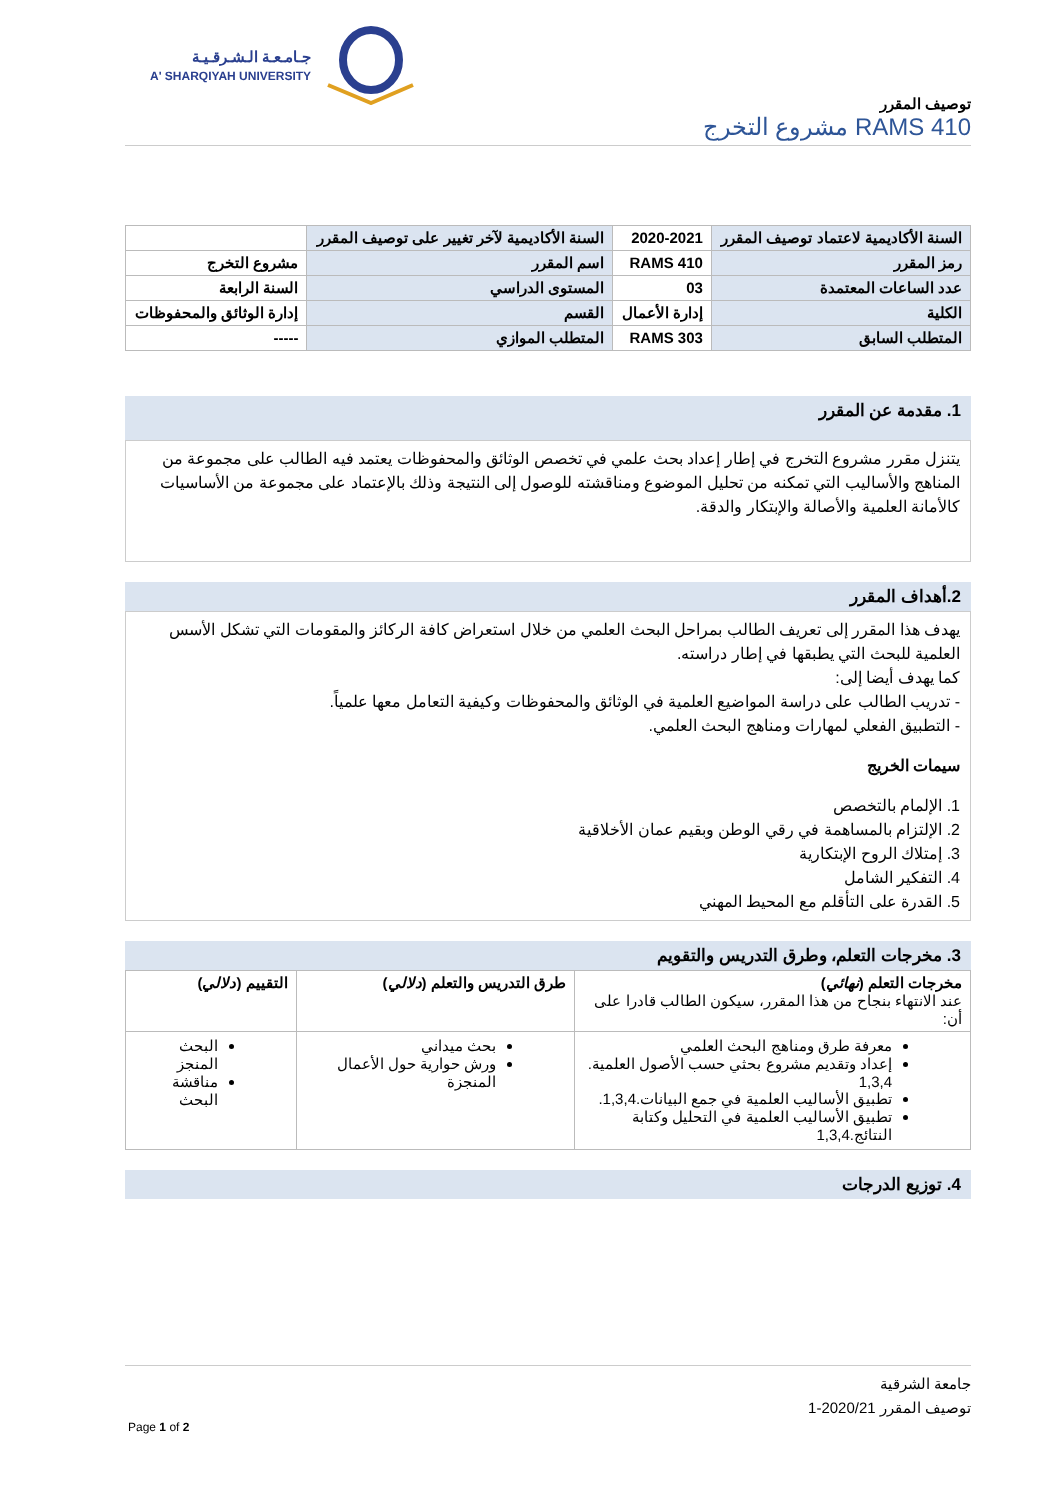جـامـعـة الـشـرقـيـة
A' SHARQIYAH UNIVERSITY
توصيف المقرر
RAMS 410 مشروع التخرج
| السنة الأكاديمية لاعتماد توصيف المقرر | 2020-2021 | السنة الأكاديمية لآخر تغيير على توصيف المقرر | |
| رمز المقرر | RAMS 410 | اسم المقرر | مشروع التخرج |
| عدد الساعات المعتمدة | 03 | المستوى الدراسي | السنة الرابعة |
| الكلية | إدارة الأعمال | القسم | إدارة الوثائق والمحفوظات |
| المتطلب السابق | RAMS 303 | المتطلب الموازي | ----- |
1. مقدمة عن المقرر
يتنزل مقرر مشروع التخرج في إطار إعداد بحث علمي في تخصص الوثائق والمحفوظات يعتمد فيه الطالب على مجموعة من المناهج والأساليب التي تمكنه من تحليل الموضوع ومناقشته للوصول إلى النتيجة وذلك بالإعتماد على مجموعة من الأساسيات كالأمانة العلمية والأصالة والإبتكار والدقة.
2.أهداف المقرر
يهدف هذا المقرر إلى تعريف الطالب بمراحل البحث العلمي من خلال استعراض كافة الركائز والمقومات التي تشكل الأسس العلمية للبحث التي يطبقها في إطار دراسته.
كما يهدف أيضا إلى:
- تدريب الطالب على دراسة المواضيع العلمية في الوثائق والمحفوظات وكيفية التعامل معها علمياً.
- التطبيق الفعلي لمهارات ومناهج البحث العلمي.
سيمات الخريج
1. الإلمام بالتخصص
2. الإلتزام بالمساهمة في رقي الوطن وبقيم عمان الأخلاقية
3. إمتلاك الروح الإبتكارية
4. التفكير الشامل
5. القدرة على التأقلم مع المحيط المهني
3. مخرجات التعلم، وطرق التدريس والتقويم
| مخرجات التعلم ( نهائي ) عند الانتهاء بنجاح من هذا المقرر، سيكون الطالب قادرا على أن: | طرق التدريس والتعلم ( دلالي ) | التقييم ( دلالي ) |
| معرفة طرق ومناهج البحث العلمي إعداد وتقديم مشروع بحثي حسب الأصول العلمية. 1,3,4 تطبيق الأساليب العلمية في جمع البيانات.1,3,4. تطبيق الأساليب العلمية في التحليل وكتابة النتائج.1,3,4 | بحث ميداني ورش حوارية حول الأعمال المنجزة | البحث المنجز مناقشة البحث |
4. توزيع الدرجات
جامعة الشرقية
توصيف المقرر 2020/21-1
Page 1 of 2